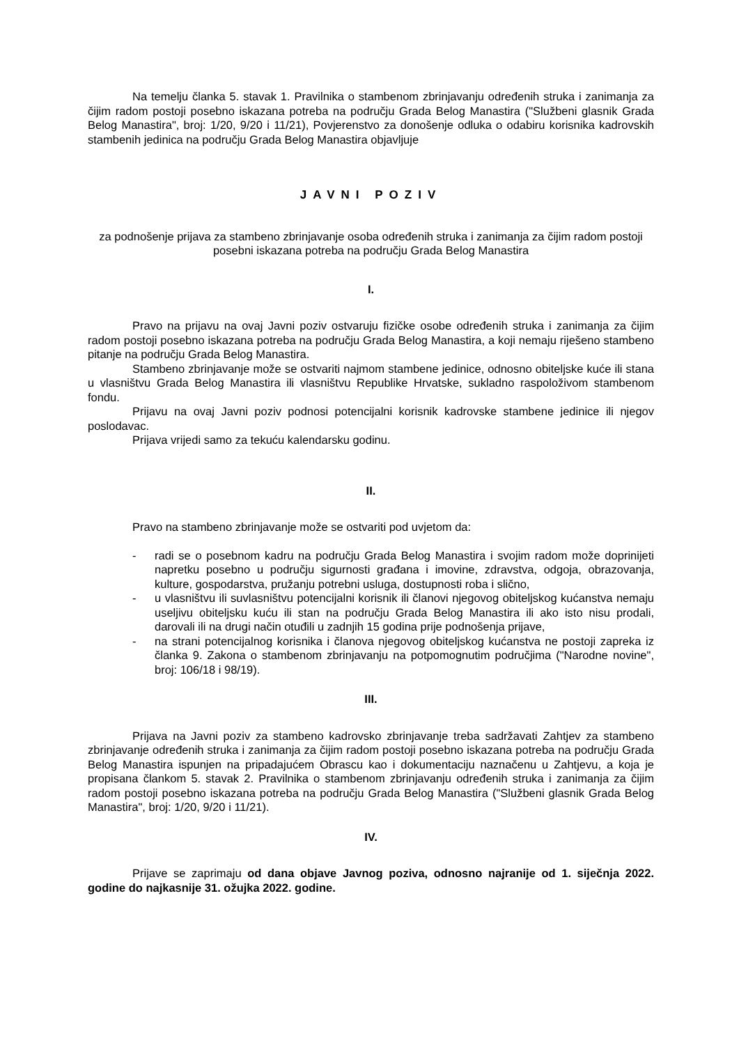Na temelju članka 5. stavak 1. Pravilnika o stambenom zbrinjavanju određenih struka i zanimanja za čijim radom postoji posebno iskazana potreba na području Grada Belog Manastira ("Službeni glasnik Grada Belog Manastira", broj: 1/20, 9/20 i 11/21), Povjerenstvo za donošenje odluka o odabiru korisnika kadrovskih stambenih jedinica na području Grada Belog Manastira objavljuje
JAVNI POZIV
za podnošenje prijava za stambeno zbrinjavanje osoba određenih struka i zanimanja za čijim radom postoji posebni iskazana potreba na području Grada Belog Manastira
I.
Pravo na prijavu na ovaj Javni poziv ostvaruju fizičke osobe određenih struka i zanimanja za čijim radom postoji posebno iskazana potreba na području Grada Belog Manastira, a koji nemaju riješeno stambeno pitanje na području Grada Belog Manastira.
Stambeno zbrinjavanje može se ostvariti najmom stambene jedinice, odnosno obiteljske kuće ili stana u vlasništvu Grada Belog Manastira ili vlasništvu Republike Hrvatske, sukladno raspoloživom stambenom fondu.
Prijavu na ovaj Javni poziv podnosi potencijalni korisnik kadrovske stambene jedinice ili njegov poslodavac.
Prijava vrijedi samo za tekuću kalendarsku godinu.
II.
Pravo na stambeno zbrinjavanje može se ostvariti pod uvjetom da:
- radi se o posebnom kadru na području Grada Belog Manastira i svojim radom može doprinijeti napretku posebno u području sigurnosti građana i imovine, zdravstva, odgoja, obrazovanja, kulture, gospodarstva, pružanju potrebni usluga, dostupnosti roba i slično,
- u vlasništvu ili suvlasništvu potencijalni korisnik ili članovi njegovog obiteljskog kućanstva nemaju useljivu obiteljsku kuću ili stan na području Grada Belog Manastira ili ako isto nisu prodali, darovali ili na drugi način otuđili u zadnjih 15 godina prije podnošenja prijave,
- na strani potencijalnog korisnika i članova njegovog obiteljskog kućanstva ne postoji zapreka iz članka 9. Zakona o stambenom zbrinjavanju na potpomognutim područjima ("Narodne novine", broj: 106/18 i 98/19).
III.
Prijava na Javni poziv za stambeno kadrovsko zbrinjavanje treba sadržavati Zahtjev za stambeno zbrinjavanje određenih struka i zanimanja za čijim radom postoji posebno iskazana potreba na području Grada Belog Manastira ispunjen na pripadajućem Obrascu kao i dokumentaciju naznačenu u Zahtjevu, a koja je propisana člankom 5. stavak 2. Pravilnika o stambenom zbrinjavanju određenih struka i zanimanja za čijim radom postoji posebno iskazana potreba na području Grada Belog Manastira ("Službeni glasnik Grada Belog Manastira", broj: 1/20, 9/20 i 11/21).
IV.
Prijave se zaprimaju od dana objave Javnog poziva, odnosno najranije od 1. siječnja 2022. godine do najkasnije 31. ožujka 2022. godine.